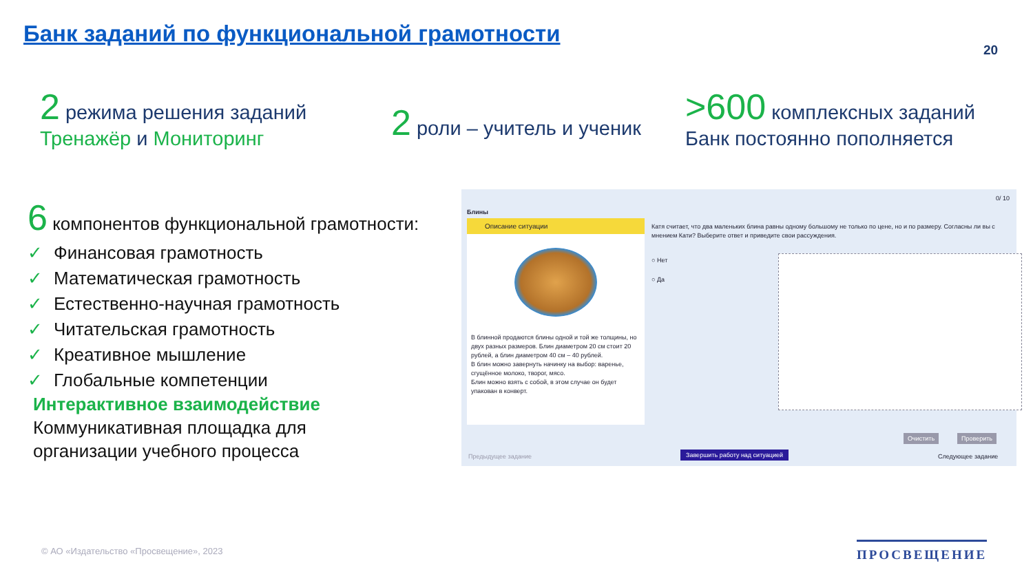Банк заданий по функциональной грамотности
20
2 режима решения заданий
Тренажёр и Мониторинг
2 роли – учитель и ученик
>600 комплексных заданий
Банк постоянно пополняется
6 компонентов функциональной грамотности:
✓ Финансовая грамотность
✓ Математическая грамотность
✓ Естественно-научная грамотность
✓ Читательская грамотность
✓ Креативное мышление
✓ Глобальные компетенции
Интерактивное взаимодействие
Коммуникативная площадка для
организации учебного процесса
Блины
0/ 10
Описание ситуации
В блинной продаются блины одной и той же толщины, но двух разных размеров. Блин диаметром 20 см стоит 20 рублей, а блин диаметром 40 см – 40 рублей.
В блин можно завернуть начинку на выбор: варенье, сгущённое молоко, творог, мясо.
Блин можно взять с собой, в этом случае он будет упакован в конверт.
Катя считает, что два маленьких блина равны одному большому не только по цене, но и по размеру. Согласны ли вы с мнением Кати? Выберите ответ и приведите свои рассуждения.
○ Нет
○ Да
Очистить Проверить
Предыдущее задание Завершить работу над ситуацией Следующее задание
© АО «Издательство «Просвещение», 2023
ПРОСВЕЩЕНИЕ